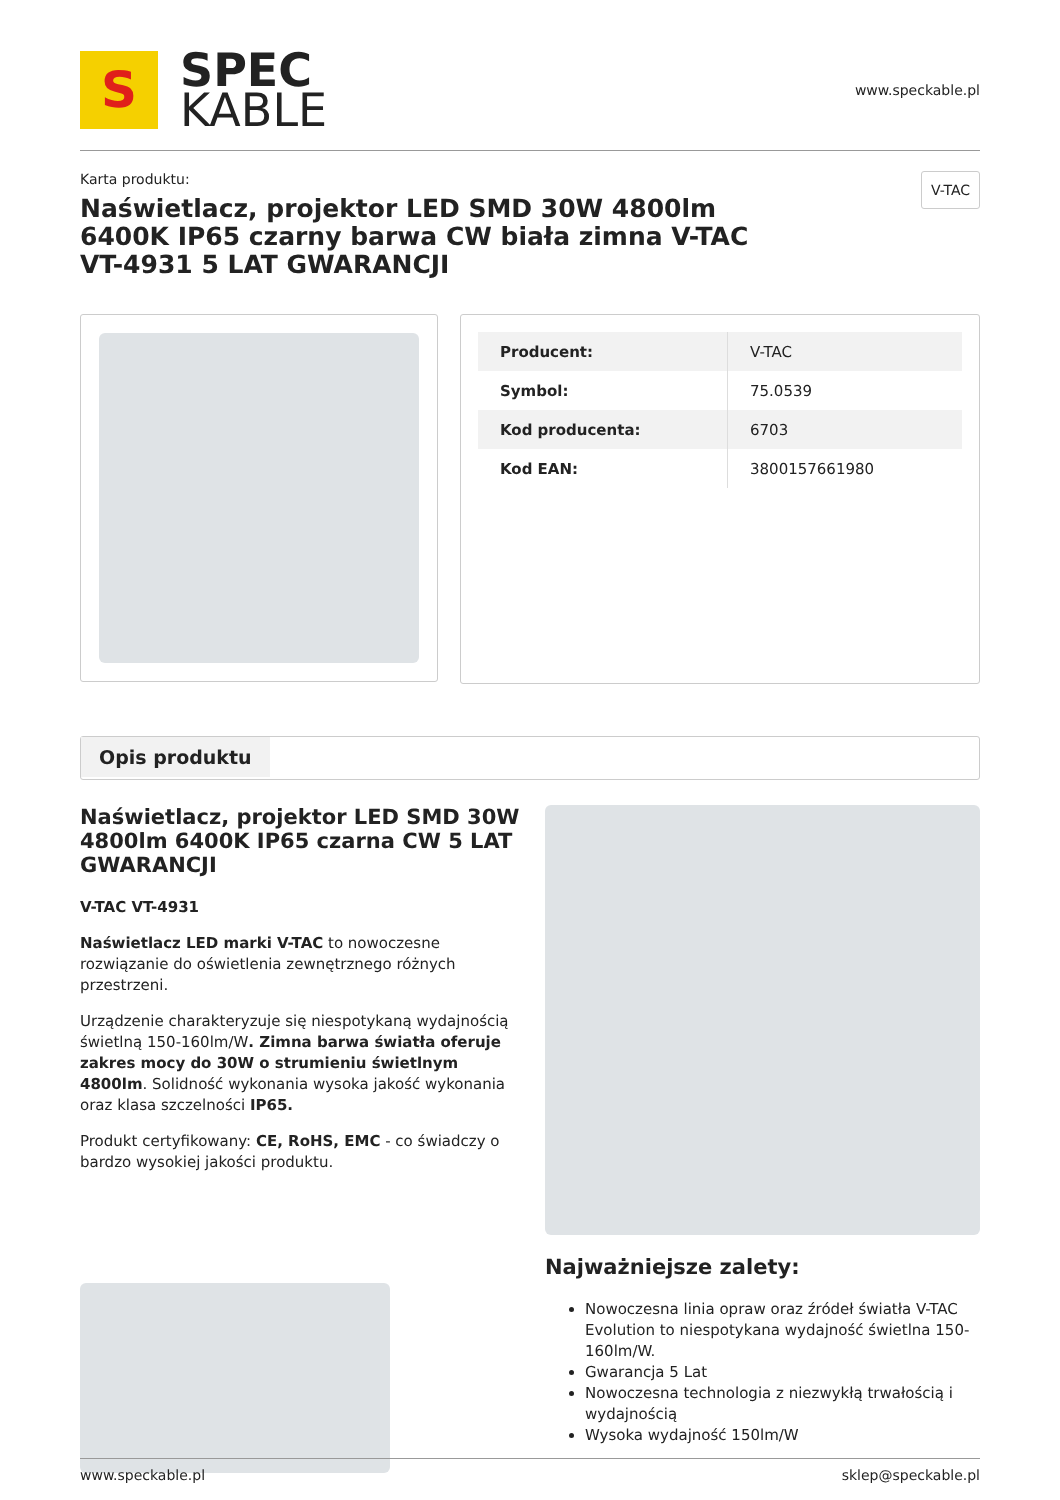S
SPEC
KABLE
www.speckable.pl
Karta produktu:
Naświetlacz, projektor LED SMD 30W 4800lm 6400K IP65 czarny barwa CW biała zimna V-TAC VT-4931 5 LAT GWARANCJI
V-TAC
| Producent: | V-TAC |
| Symbol: | 75.0539 |
| Kod producenta: | 6703 |
| Kod EAN: | 3800157661980 |
Opis produktu
Naświetlacz, projektor LED SMD 30W 4800lm 6400K IP65 czarna CW 5 LAT GWARANCJI
V-TAC VT-4931
Naświetlacz LED marki V-TAC to nowoczesne rozwiązanie do oświetlenia zewnętrznego różnych przestrzeni.
Urządzenie charakteryzuje się niespotykaną wydajnością świetlną 150-160lm/W. Zimna barwa światła oferuje zakres mocy do 30W o strumieniu świetlnym 4800lm. Solidność wykonania wysoka jakość wykonania oraz klasa szczelności IP65.
Produkt certyfikowany: CE, RoHS, EMC - co świadczy o bardzo wysokiej jakości produktu.
Najważniejsze zalety:
Nowoczesna linia opraw oraz źródeł światła V-TAC Evolution to niespotykana wydajność świetlna 150-160lm/W.
Gwarancja 5 Lat
Nowoczesna technologia z niezwykłą trwałością i wydajnością
Wysoka wydajność 150lm/W
www.speckable.pl sklep@speckable.pl